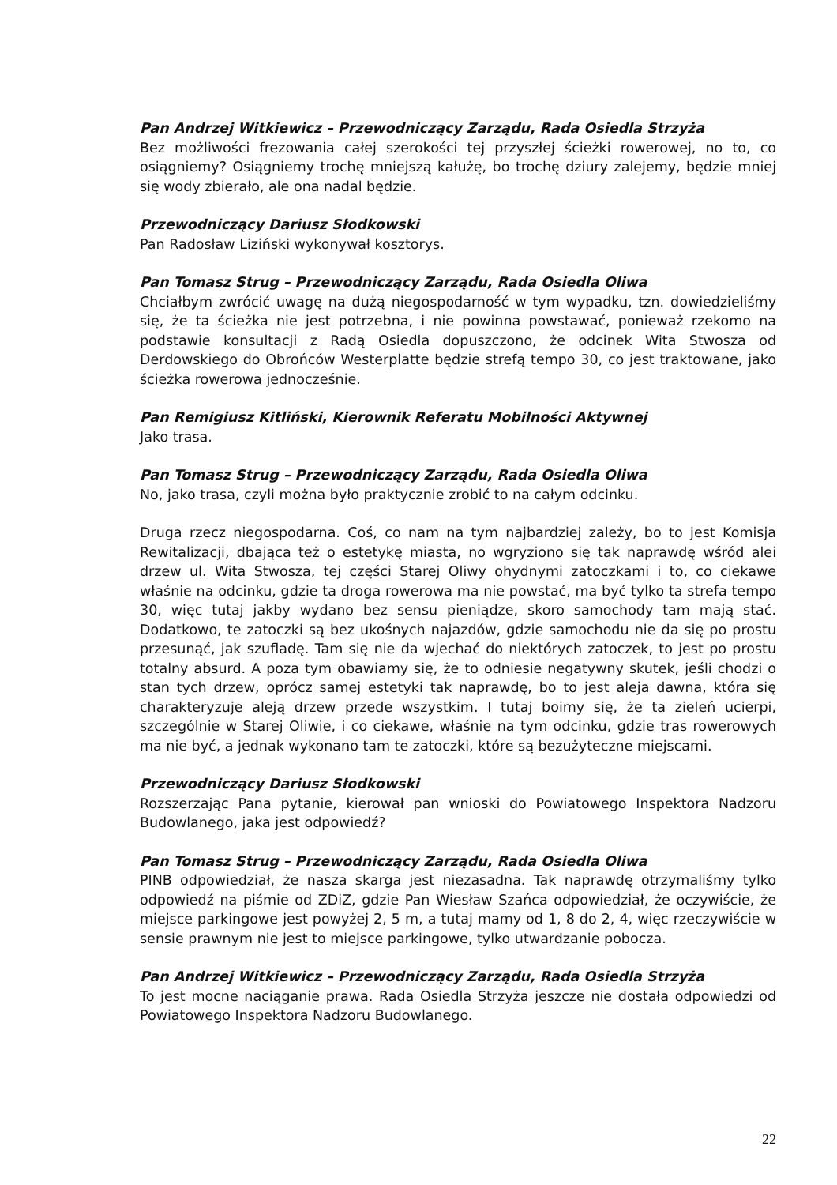Pan Andrzej Witkiewicz – Przewodniczący Zarządu, Rada Osiedla Strzyża
Bez możliwości frezowania całej szerokości tej przyszłej ścieżki rowerowej, no to, co osiągniemy? Osiągniemy trochę mniejszą kałużę, bo trochę dziury zalejemy, będzie mniej się wody zbierało, ale ona nadal będzie.
Przewodniczący Dariusz Słodkowski
Pan Radosław Liziński wykonywał kosztorys.
Pan Tomasz Strug – Przewodniczący Zarządu, Rada Osiedla Oliwa
Chciałbym zwrócić uwagę na dużą niegospodarność w tym wypadku, tzn. dowiedzieliśmy się, że ta ścieżka nie jest potrzebna, i nie powinna powstawać, ponieważ rzekomo na podstawie konsultacji z Radą Osiedla dopuszczono, że odcinek Wita Stwosza od Derdowskiego do Obrońców Westerplatte będzie strefą tempo 30, co jest traktowane, jako ścieżka rowerowa jednocześnie.
Pan Remigiusz Kitliński, Kierownik Referatu Mobilności Aktywnej
Jako trasa.
Pan Tomasz Strug – Przewodniczący Zarządu, Rada Osiedla Oliwa
No, jako trasa, czyli można było praktycznie zrobić to na całym odcinku.
Druga rzecz niegospodarna. Coś, co nam na tym najbardziej zależy, bo to jest Komisja Rewitalizacji, dbająca też o estetykę miasta, no wgryziono się tak naprawdę wśród alei drzew ul. Wita Stwosza, tej części Starej Oliwy ohydnymi zatoczkami i to, co ciekawe właśnie na odcinku, gdzie ta droga rowerowa ma nie powstać, ma być tylko ta strefa tempo 30, więc tutaj jakby wydano bez sensu pieniądze, skoro samochody tam mają stać. Dodatkowo, te zatoczki są bez ukośnych najazdów, gdzie samochodu nie da się po prostu przesunąć, jak szufladę. Tam się nie da wjechać do niektórych zatoczek, to jest po prostu totalny absurd. A poza tym obawiamy się, że to odniesie negatywny skutek, jeśli chodzi o stan tych drzew, oprócz samej estetyki tak naprawdę, bo to jest aleja dawna, która się charakteryzuje aleją drzew przede wszystkim. I tutaj boimy się, że ta zieleń ucierpi, szczególnie w Starej Oliwie, i co ciekawe, właśnie na tym odcinku, gdzie tras rowerowych ma nie być, a jednak wykonano tam te zatoczki, które są bezużyteczne miejscami.
Przewodniczący Dariusz Słodkowski
Rozszerzając Pana pytanie, kierował pan wnioski do Powiatowego Inspektora Nadzoru Budowlanego, jaka jest odpowiedź?
Pan Tomasz Strug – Przewodniczący Zarządu, Rada Osiedla Oliwa
PINB odpowiedział, że nasza skarga jest niezasadna. Tak naprawdę otrzymaliśmy tylko odpowiedź na piśmie od ZDiZ, gdzie Pan Wiesław Szańca odpowiedział, że oczywiście, że miejsce parkingowe jest powyżej 2, 5 m, a tutaj mamy od 1, 8 do 2, 4, więc rzeczywiście w sensie prawnym nie jest to miejsce parkingowe, tylko utwardzanie pobocza.
Pan Andrzej Witkiewicz – Przewodniczący Zarządu, Rada Osiedla Strzyża
To jest mocne naciąganie prawa. Rada Osiedla Strzyża jeszcze nie dostała odpowiedzi od Powiatowego Inspektora Nadzoru Budowlanego.
22